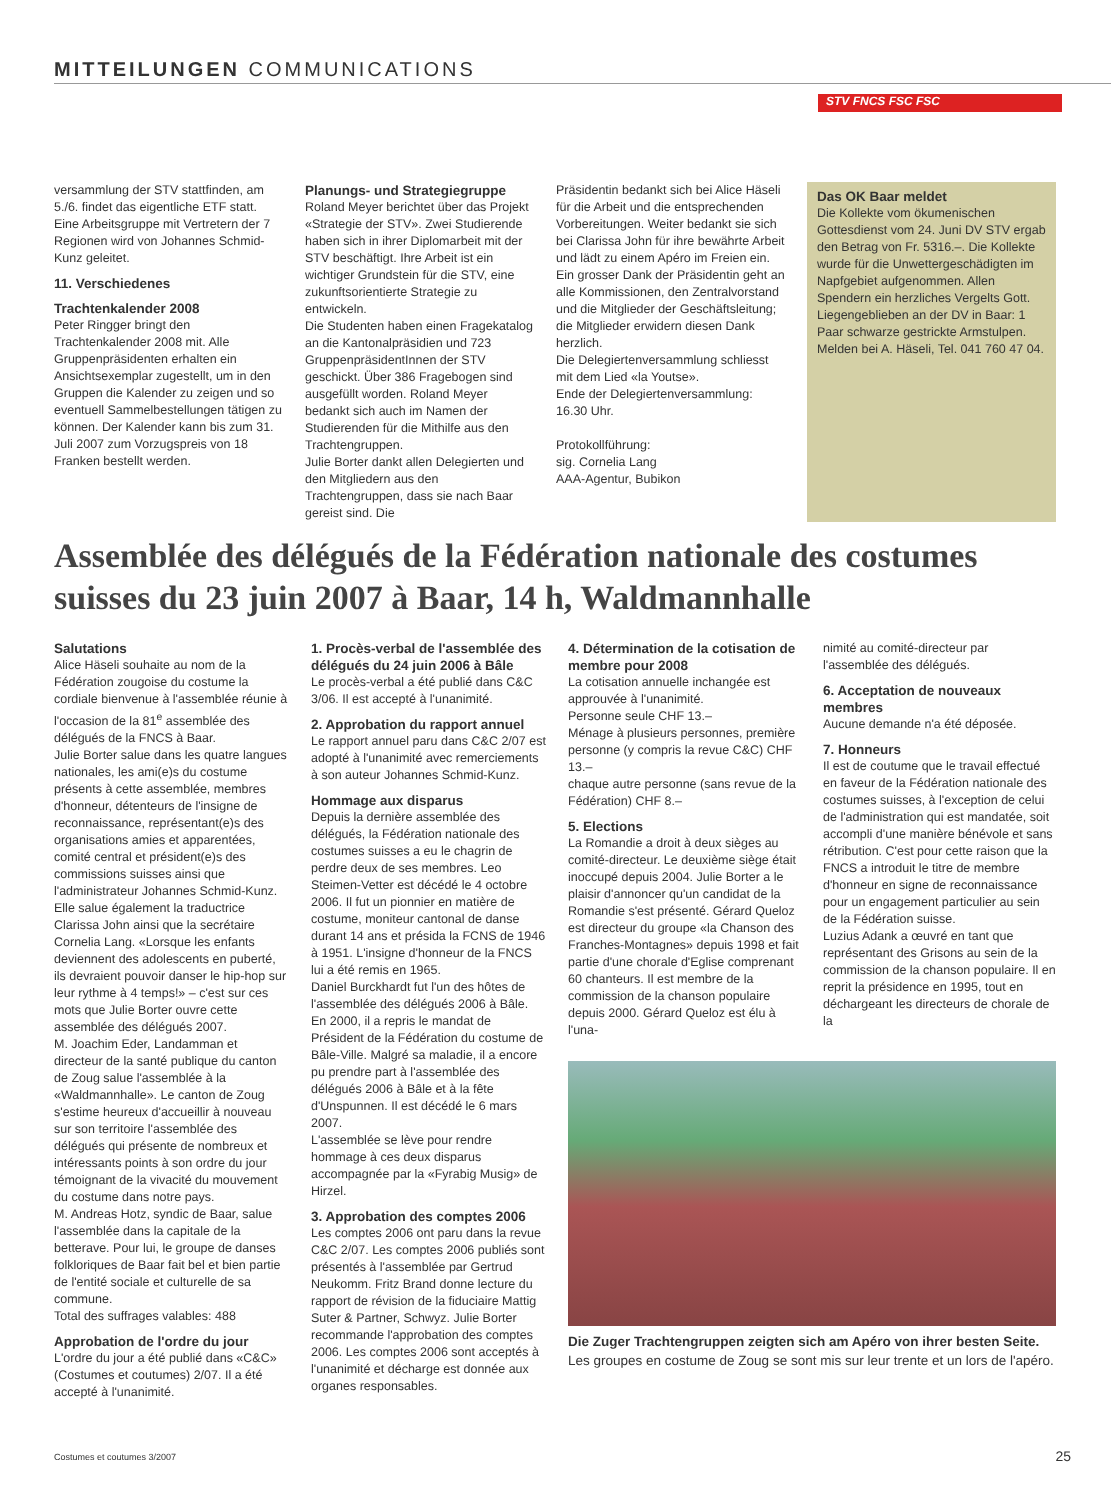MITTEILUNGEN COMMUNICATIONS
STV FNCS FSC FSC
versammlung der STV stattfinden, am 5./6. findet das eigentliche ETF statt. Eine Arbeitsgruppe mit Vertretern der 7 Regionen wird von Johannes Schmid-Kunz geleitet.
11. Verschiedenes
Trachtenkalender 2008
Peter Ringger bringt den Trachtenkalender 2008 mit. Alle Gruppenpräsidenten erhalten ein Ansichtsexemplar zugestellt, um in den Gruppen die Kalender zu zeigen und so eventuell Sammelbestellungen tätigen zu können. Der Kalender kann bis zum 31. Juli 2007 zum Vorzugspreis von 18 Franken bestellt werden.
Planungs- und Strategiegruppe
Roland Meyer berichtet über das Projekt «Strategie der STV». Zwei Studierende haben sich in ihrer Diplomarbeit mit der STV beschäftigt. Ihre Arbeit ist ein wichtiger Grundstein für die STV, eine zukunftsorientierte Strategie zu entwickeln.
Die Studenten haben einen Fragekatalog an die Kantonalpräsidien und 723 GruppenpräsidentInnen der STV geschickt. Über 386 Fragebogen sind ausgefüllt worden. Roland Meyer bedankt sich auch im Namen der Studierenden für die Mithilfe aus den Trachtengruppen.
Julie Borter dankt allen Delegierten und den Mitgliedern aus den Trachtengruppen, dass sie nach Baar gereist sind. Die
Präsidentin bedankt sich bei Alice Häseli für die Arbeit und die entsprechenden Vorbereitungen. Weiter bedankt sie sich bei Clarissa John für ihre bewährte Arbeit und lädt zu einem Apéro im Freien ein. Ein grosser Dank der Präsidentin geht an alle Kommissionen, den Zentralvorstand und die Mitglieder der Geschäftsleitung; die Mitglieder erwidern diesen Dank herzlich.
Die Delegiertenversammlung schliesst mit dem Lied «la Youtse».
Ende der Delegiertenversammlung: 16.30 Uhr.
Protokollführung:
sig. Cornelia Lang
AAA-Agentur, Bubikon
Das OK Baar meldet
Die Kollekte vom ökumenischen Gottesdienst vom 24. Juni DV STV ergab den Betrag von Fr. 5316.–. Die Kollekte wurde für die Unwettergeschädigten im Napfgebiet aufgenommen. Allen Spendern ein herzliches Vergelts Gott.
Liegengeblieben an der DV in Baar: 1 Paar schwarze gestrickte Armstulpen. Melden bei A. Häseli, Tel. 041 760 47 04.
Assemblée des délégués de la Fédération nationale des costumes suisses du 23 juin 2007 à Baar, 14 h, Waldmannhalle
Salutations
Alice Häseli souhaite au nom de la Fédération zougoise du costume la cordiale bienvenue à l'assemblée réunie à l'occasion de la 81<sup>e</sup> assemblée des délégués de la FNCS à Baar.
Julie Borter salue dans les quatre langues nationales, les ami(e)s du costume présents à cette assemblée, membres d'honneur, détenteurs de l'insigne de reconnaissance, représentant(e)s des organisations amies et apparentées, comité central et président(e)s des commissions suisses ainsi que l'administrateur Johannes Schmid-Kunz. Elle salue également la traductrice Clarissa John ainsi que la secrétaire Cornelia Lang. «Lorsque les enfants deviennent des adolescents en puberté, ils devraient pouvoir danser le hip-hop sur leur rythme à 4 temps!» – c'est sur ces mots que Julie Borter ouvre cette assemblée des délégués 2007.
M. Joachim Eder, Landamman et directeur de la santé publique du canton de Zoug salue l'assemblée à la «Waldmannhalle». Le canton de Zoug s'estime heureux d'accueillir à nouveau sur son territoire l'assemblée des délégués qui présente de nombreux et intéressants points à son ordre du jour témoignant de la vivacité du mouvement du costume dans notre pays.
M. Andreas Hotz, syndic de Baar, salue l'assemblée dans la capitale de la betterave. Pour lui, le groupe de danses folkloriques de Baar fait bel et bien partie de l'entité sociale et culturelle de sa commune.
Total des suffrages valables: 488
Approbation de l'ordre du jour
L'ordre du jour a été publié dans «C&C» (Costumes et coutumes) 2/07. Il a été accepté à l'unanimité.
1. Procès-verbal de l'assemblée des délégués du 24 juin 2006 à Bâle
Le procès-verbal a été publié dans C&C 3/06. Il est accepté à l'unanimité.
2. Approbation du rapport annuel
Le rapport annuel paru dans C&C 2/07 est adopté à l'unanimité avec remerciements à son auteur Johannes Schmid-Kunz.
Hommage aux disparus
Depuis la dernière assemblée des délégués, la Fédération nationale des costumes suisses a eu le chagrin de perdre deux de ses membres. Leo Steimen-Vetter est décédé le 4 octobre 2006. Il fut un pionnier en matière de costume, moniteur cantonal de danse durant 14 ans et présida la FCNS de 1946 à 1951. L'insigne d'honneur de la FNCS lui a été remis en 1965.
Daniel Burckhardt fut l'un des hôtes de l'assemblée des délégués 2006 à Bâle. En 2000, il a repris le mandat de Président de la Fédération du costume de Bâle-Ville. Malgré sa maladie, il a encore pu prendre part à l'assemblée des délégués 2006 à Bâle et à la fête d'Unspunnen. Il est décédé le 6 mars 2007.
L'assemblée se lève pour rendre hommage à ces deux disparus accompagnée par la «Fyrabig Musig» de Hirzel.
3. Approbation des comptes 2006
Les comptes 2006 ont paru dans la revue C&C 2/07. Les comptes 2006 publiés sont présentés à l'assemblée par Gertrud Neukomm. Fritz Brand donne lecture du rapport de révision de la fiduciaire Mattig Suter & Partner, Schwyz. Julie Borter recommande l'approbation des comptes 2006. Les comptes 2006 sont acceptés à l'unanimité et décharge est donnée aux organes responsables.
4. Détermination de la cotisation de membre pour 2008
La cotisation annuelle inchangée est approuvée à l'unanimité.
Personne seule CHF 13.–
Ménage à plusieurs personnes, première personne (y compris la revue C&C) CHF 13.–
chaque autre personne (sans revue de la Fédération) CHF 8.–
5. Elections
La Romandie a droit à deux sièges au comité-directeur. Le deuxième siège était inoccupé depuis 2004. Julie Borter a le plaisir d'annoncer qu'un candidat de la Romandie s'est présenté. Gérard Queloz est directeur du groupe «la Chanson des Franches-Montagnes» depuis 1998 et fait partie d'une chorale d'Eglise comprenant 60 chanteurs. Il est membre de la commission de la chanson populaire depuis 2000. Gérard Queloz est élu à l'una-
nimité au comité-directeur par l'assemblée des délégués.
6. Acceptation de nouveaux membres
Aucune demande n'a été déposée.
7. Honneurs
Il est de coutume que le travail effectué en faveur de la Fédération nationale des costumes suisses, à l'exception de celui de l'administration qui est mandatée, soit accompli d'une manière bénévole et sans rétribution. C'est pour cette raison que la FNCS a introduit le titre de membre d'honneur en signe de reconnaissance pour un engagement particulier au sein de la Fédération suisse.
Luzius Adank a œuvré en tant que représentant des Grisons au sein de la commission de la chanson populaire. Il en reprit la présidence en 1995, tout en déchargeant les directeurs de chorale de la
Die Zuger Trachtengruppen zeigten sich am Apéro von ihrer besten Seite. Les groupes en costume de Zoug se sont mis sur leur trente et un lors de l'apéro.
Costumes et coutumes 3/2007 25